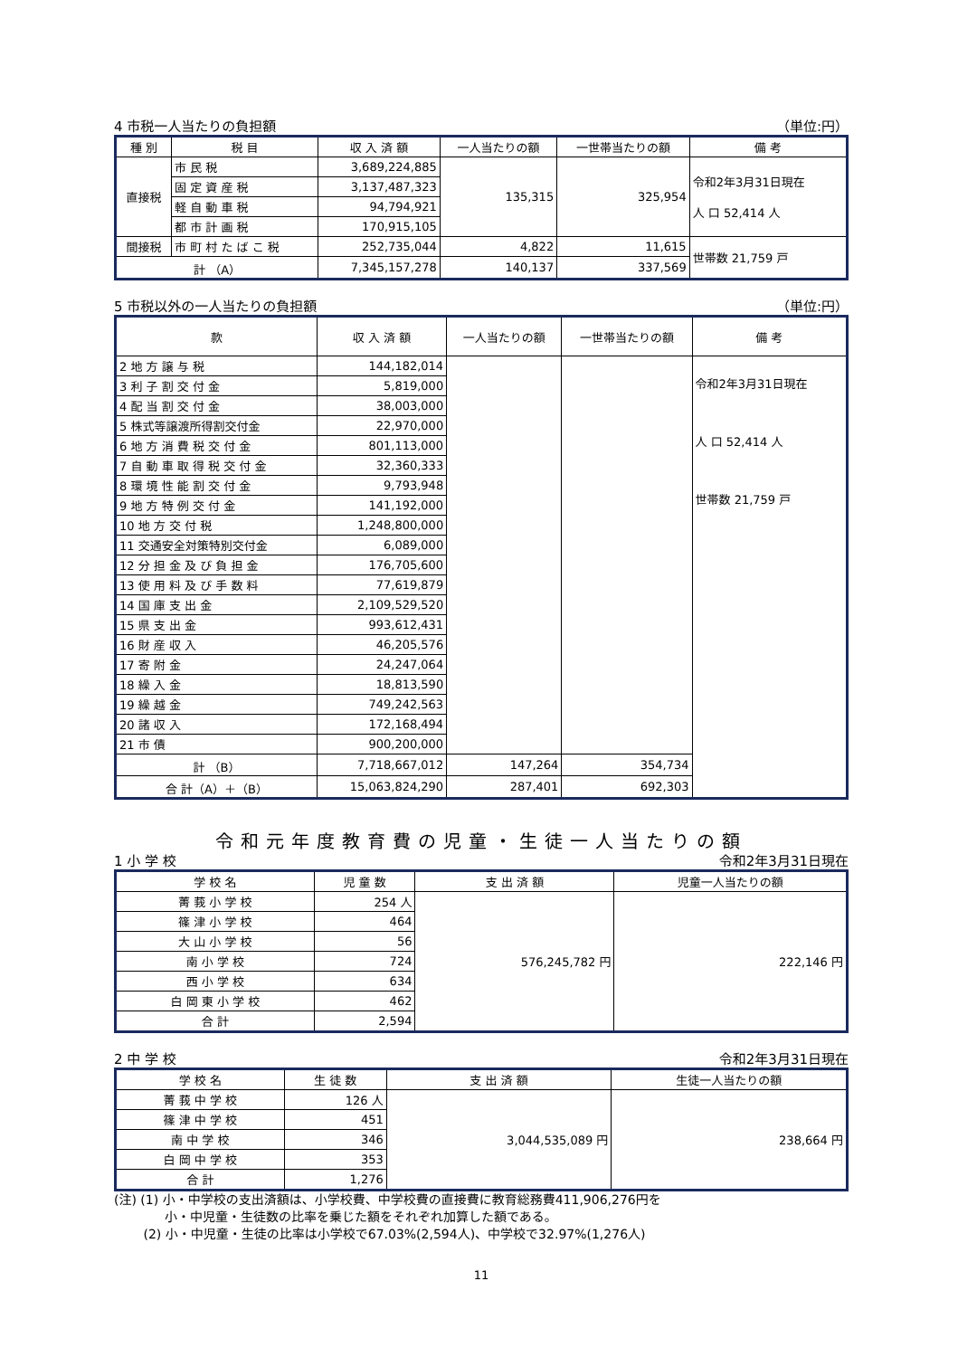4 市税一人当たりの負担額 （単位:円）
| 種 別 | 税 目 | 収 入 済 額 | 一人当たりの額 | 一世帯当たりの額 | 備 考 |
| --- | --- | --- | --- | --- | --- |
| 直接税 | 市 民 税 | 3,689,224,885 | 135,315 | 325,954 | 令和2年3月31日現在 人 口 52,414 人 |
| | 固 定 資 産 税 | 3,137,487,323 | | | |
| | 軽 自 動 車 税 | 94,794,921 | | | |
| | 都 市 計 画 税 | 170,915,105 | | | |
| 間接税 | 市 町 村 た ば こ 税 | 252,735,044 | 4,822 | 11,615 | 世帯数 21,759 戸 |
| 計 （A） | | 7,345,157,278 | 140,137 | 337,569 | |
5 市税以外の一人当たりの負担額 （単位:円）
| 款 | 収 入 済 額 | 一人当たりの額 | 一世帯当たりの額 | 備 考 |
| --- | --- | --- | --- | --- |
| 2 地 方 譲 与 税 | 144,182,014 | | | 令和2年3月31日現在 人 口 52,414 人 世帯数 21,759 戸 |
| 3 利 子 割 交 付 金 | 5,819,000 | | | |
| 4 配 当 割 交 付 金 | 38,003,000 | | | |
| 5 株式等譲渡所得割交付金 | 22,970,000 | | | |
| 6 地 方 消 費 税 交 付 金 | 801,113,000 | | | |
| 7 自 動 車 取 得 税 交 付 金 | 32,360,333 | | | |
| 8 環 境 性 能 割 交 付 金 | 9,793,948 | | | |
| 9 地 方 特 例 交 付 金 | 141,192,000 | | | |
| 10 地 方 交 付 税 | 1,248,800,000 | | | |
| 11 交通安全対策特別交付金 | 6,089,000 | | | |
| 12 分 担 金 及 び 負 担 金 | 176,705,600 | | | |
| 13 使 用 料 及 び 手 数 料 | 77,619,879 | | | |
| 14 国 庫 支 出 金 | 2,109,529,520 | | | |
| 15 県 支 出 金 | 993,612,431 | | | |
| 16 財 産 収 入 | 46,205,576 | | | |
| 17 寄 附 金 | 24,247,064 | | | |
| 18 繰 入 金 | 18,813,590 | | | |
| 19 繰 越 金 | 749,242,563 | | | |
| 20 諸 収 入 | 172,168,494 | | | |
| 21 市 債 | 900,200,000 | | | |
| 計 （B） | 7,718,667,012 | 147,264 | 354,734 | |
| 合 計（A）＋（B） | 15,063,824,290 | 287,401 | 692,303 | |
令和元年度教育費の児童・生徒一人当たりの額
1 小 学 校 令和2年3月31日現在
| 学 校 名 | 児 童 数 | 支 出 済 額 | 児童一人当たりの額 |
| --- | --- | --- | --- |
| 菁 莪 小 学 校 | 254 人 | 576,245,782 円 | 222,146 円 |
| 篠 津 小 学 校 | 464 | | |
| 大 山 小 学 校 | 56 | | |
| 南 小 学 校 | 724 | | |
| 西 小 学 校 | 634 | | |
| 白 岡 東 小 学 校 | 462 | | |
| 合 計 | 2,594 | | |
2 中 学 校 令和2年3月31日現在
| 学 校 名 | 生 徒 数 | 支 出 済 額 | 生徒一人当たりの額 |
| --- | --- | --- | --- |
| 菁 莪 中 学 校 | 126 人 | 3,044,535,089 円 | 238,664 円 |
| 篠 津 中 学 校 | 451 | | |
| 南 中 学 校 | 346 | | |
| 白 岡 中 学 校 | 353 | | |
| 合 計 | 1,276 | | |
(注) (1) 小・中学校の支出済額は、小学校費、中学校費の直接費に教育総務費411,906,276円を
　　　　小・中児童・生徒数の比率を乗じた額をそれぞれ加算した額である。
　　 (2) 小・中児童・生徒の比率は小学校で67.03%(2,594人)、中学校で32.97%(1,276人)
11